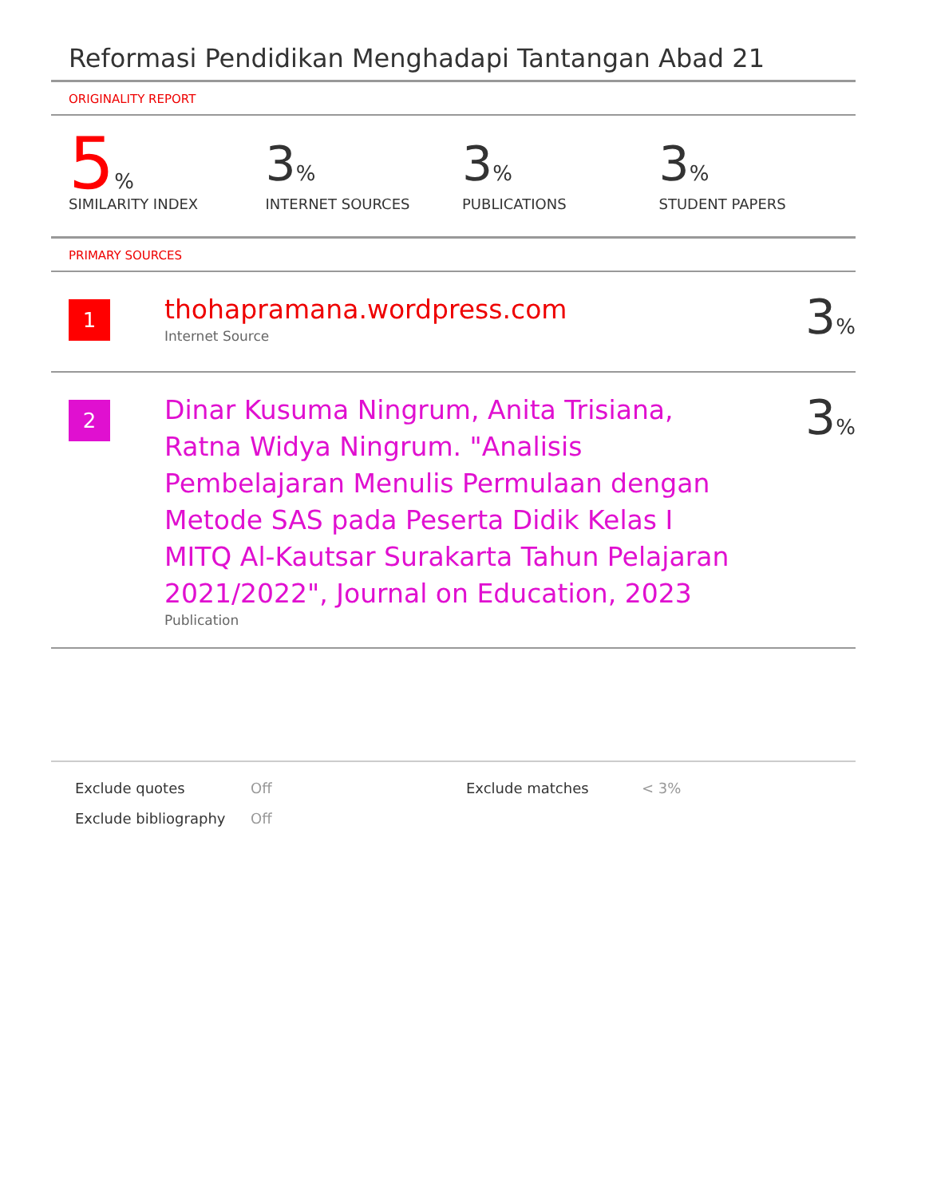Reformasi Pendidikan Menghadapi Tantangan Abad 21
ORIGINALITY REPORT
5%
SIMILARITY INDEX
3%
INTERNET SOURCES
3%
PUBLICATIONS
3%
STUDENT PAPERS
PRIMARY SOURCES
| 1 | thohapramana.wordpress.com Internet Source | 3 % |
| 2 | Dinar Kusuma Ningrum, Anita Trisiana, Ratna Widya Ningrum. "Analisis Pembelajaran Menulis Permulaan dengan Metode SAS pada Peserta Didik Kelas I MITQ Al-Kautsar Surakarta Tahun Pelajaran 2021/2022", Journal on Education, 2023 Publication | 3 % |
Exclude quotes
Exclude bibliography
Off
Off
Exclude matches < 3%